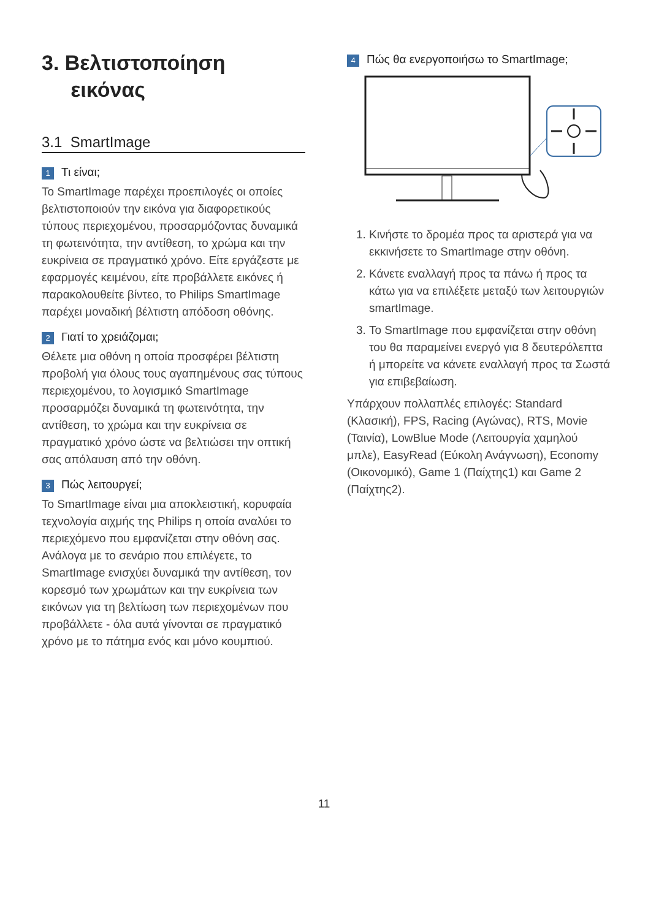3. Βελτιστοποίηση
εικόνας
3.1 SmartImage
1 Τι είναι;
Το SmartImage παρέχει προεπιλογές οι οποίες βελτιστοποιούν την εικόνα για διαφορετικούς τύπους περιεχομένου, προσαρμόζοντας δυναμικά τη φωτεινότητα, την αντίθεση, το χρώμα και την ευκρίνεια σε πραγματικό χρόνο. Είτε εργάζεστε με εφαρμογές κειμένου, είτε προβάλλετε εικόνες ή παρακολουθείτε βίντεο, το Philips SmartImage παρέχει μοναδική βέλτιστη απόδοση οθόνης.
2 Γιατί το χρειάζομαι;
Θέλετε μια οθόνη η οποία προσφέρει βέλτιστη προβολή για όλους τους αγαπημένους σας τύπους περιεχομένου, το λογισμικό SmartImage προσαρμόζει δυναμικά τη φωτεινότητα, την αντίθεση, το χρώμα και την ευκρίνεια σε πραγματικό χρόνο ώστε να βελτιώσει την οπτική σας απόλαυση από την οθόνη.
3 Πώς λειτουργεί;
Το SmartImage είναι μια αποκλειστική, κορυφαία τεχνολογία αιχμής της Philips η οποία αναλύει το περιεχόμενο που εμφανίζεται στην οθόνη σας. Ανάλογα με το σενάριο που επιλέγετε, το SmartImage ενισχύει δυναμικά την αντίθεση, τον κορεσμό των χρωμάτων και την ευκρίνεια των εικόνων για τη βελτίωση των περιεχομένων που προβάλλετε - όλα αυτά γίνονται σε πραγματικό χρόνο με το πάτημα ενός και μόνο κουμπιού.
4 Πώς θα ενεργοποιήσω το SmartImage;
1. Κινήστε το δρομέα προς τα αριστερά για να εκκινήσετε το SmartImage στην οθόνη.
2. Κάνετε εναλλαγή προς τα πάνω ή προς τα κάτω για να επιλέξετε μεταξύ των λειτουργιών smartImage.
3. Το SmartImage που εμφανίζεται στην οθόνη του θα παραμείνει ενεργό για 8 δευτερόλεπτα ή μπορείτε να κάνετε εναλλαγή προς τα Σωστά για επιβεβαίωση.
Υπάρχουν πολλαπλές επιλογές: Standard (Κλασική), FPS, Racing (Αγώνας), RTS, Movie (Ταινία), LowBlue Mode (Λειτουργία χαμηλού μπλε), EasyRead (Εύκολη Ανάγνωση), Economy (Οικονομικό), Game 1 (Παίχτης1) και Game 2 (Παίχτης2).
11